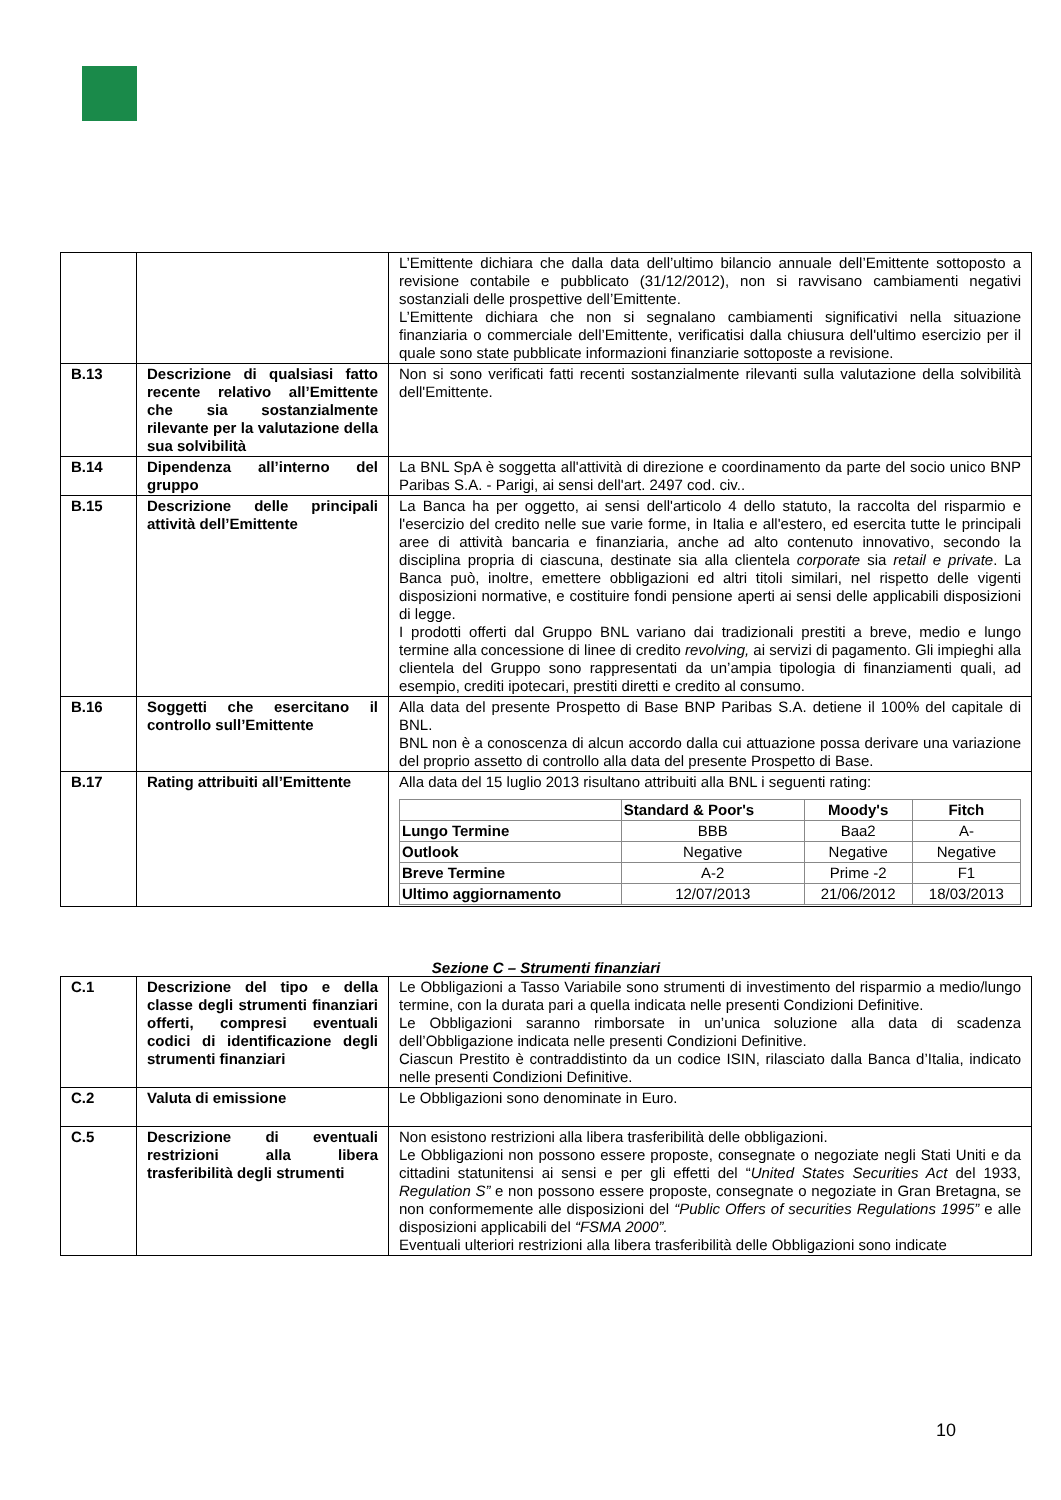| | | L’Emittente dichiara che dalla data dell’ultimo bilancio annuale dell’Emittente sottoposto a revisione contabile e pubblicato (31/12/2012), non si ravvisano cambiamenti negativi sostanziali delle prospettive dell’Emittente. L’Emittente dichiara che non si segnalano cambiamenti significativi nella situazione finanziaria o commerciale dell’Emittente, verificatisi dalla chiusura dell'ultimo esercizio per il quale sono state pubblicate informazioni finanziarie sottoposte a revisione. |
| B.13 | Descrizione di qualsiasi fatto recente relativo all’Emittente che sia sostanzialmente rilevante per la valutazione della sua solvibilità | Non si sono verificati fatti recenti sostanzialmente rilevanti sulla valutazione della solvibilità dell'Emittente. |
| B.14 | Dipendenza all’interno del gruppo | La BNL SpA è soggetta all'attività di direzione e coordinamento da parte del socio unico BNP Paribas S.A. - Parigi, ai sensi dell'art. 2497 cod. civ.. |
| B.15 | Descrizione delle principali attività dell’Emittente | La Banca ha per oggetto, ai sensi dell'articolo 4 dello statuto, la raccolta del risparmio e l'esercizio del credito nelle sue varie forme, in Italia e all'estero, ed esercita tutte le principali aree di attività bancaria e finanziaria, anche ad alto contenuto innovativo, secondo la disciplina propria di ciascuna, destinate sia alla clientela corporate sia retail e private . La Banca può, inoltre, emettere obbligazioni ed altri titoli similari, nel rispetto delle vigenti disposizioni normative, e costituire fondi pensione aperti ai sensi delle applicabili disposizioni di legge. I prodotti offerti dal Gruppo BNL variano dai tradizionali prestiti a breve, medio e lungo termine alla concessione di linee di credito revolving, ai servizi di pagamento. Gli impieghi alla clientela del Gruppo sono rappresentati da un’ampia tipologia di finanziamenti quali, ad esempio, crediti ipotecari, prestiti diretti e credito al consumo. |
| B.16 | Soggetti che esercitano il controllo sull’Emittente | Alla data del presente Prospetto di Base BNP Paribas S.A. detiene il 100% del capitale di BNL. BNL non è a conoscenza di alcun accordo dalla cui attuazione possa derivare una variazione del proprio assetto di controllo alla data del presente Prospetto di Base. |
| B.17 | Rating attribuiti all’Emittente | Alla data del 15 luglio 2013 risultano attribuiti alla BNL i seguenti rating: / / Standard & Poor's / Moody's / Fitch / / --- / --- / --- / --- / / Lungo Termine / BBB / Baa2 / A- / / Outlook / Negative / Negative / Negative / / Breve Termine / A-2 / Prime -2 / F1 / / Ultimo aggiornamento / 12/07/2013 / 21/06/2012 / 18/03/2013 / |
Sezione C – Strumenti finanziari
| C.1 | Descrizione del tipo e della classe degli strumenti finanziari offerti, compresi eventuali codici di identificazione degli strumenti finanziari | Le Obbligazioni a Tasso Variabile sono strumenti di investimento del risparmio a medio/lungo termine, con la durata pari a quella indicata nelle presenti Condizioni Definitive. Le Obbligazioni saranno rimborsate in un’unica soluzione alla data di scadenza dell’Obbligazione indicata nelle presenti Condizioni Definitive. Ciascun Prestito è contraddistinto da un codice ISIN, rilasciato dalla Banca d’Italia, indicato nelle presenti Condizioni Definitive. |
| C.2 | Valuta di emissione | Le Obbligazioni sono denominate in Euro. |
| C.5 | Descrizione di eventuali restrizioni alla libera trasferibilità degli strumenti | Non esistono restrizioni alla libera trasferibilità delle obbligazioni. Le Obbligazioni non possono essere proposte, consegnate o negoziate negli Stati Uniti e da cittadini statunitensi ai sensi e per gli effetti del “ United States Securities Act del 1933, Regulation S” e non possono essere proposte, consegnate o negoziate in Gran Bretagna, se non conformemente alle disposizioni del “Public Offers of securities Regulations 1995” e alle disposizioni applicabili del “FSMA 2000”. Eventuali ulteriori restrizioni alla libera trasferibilità delle Obbligazioni sono indicate |
10